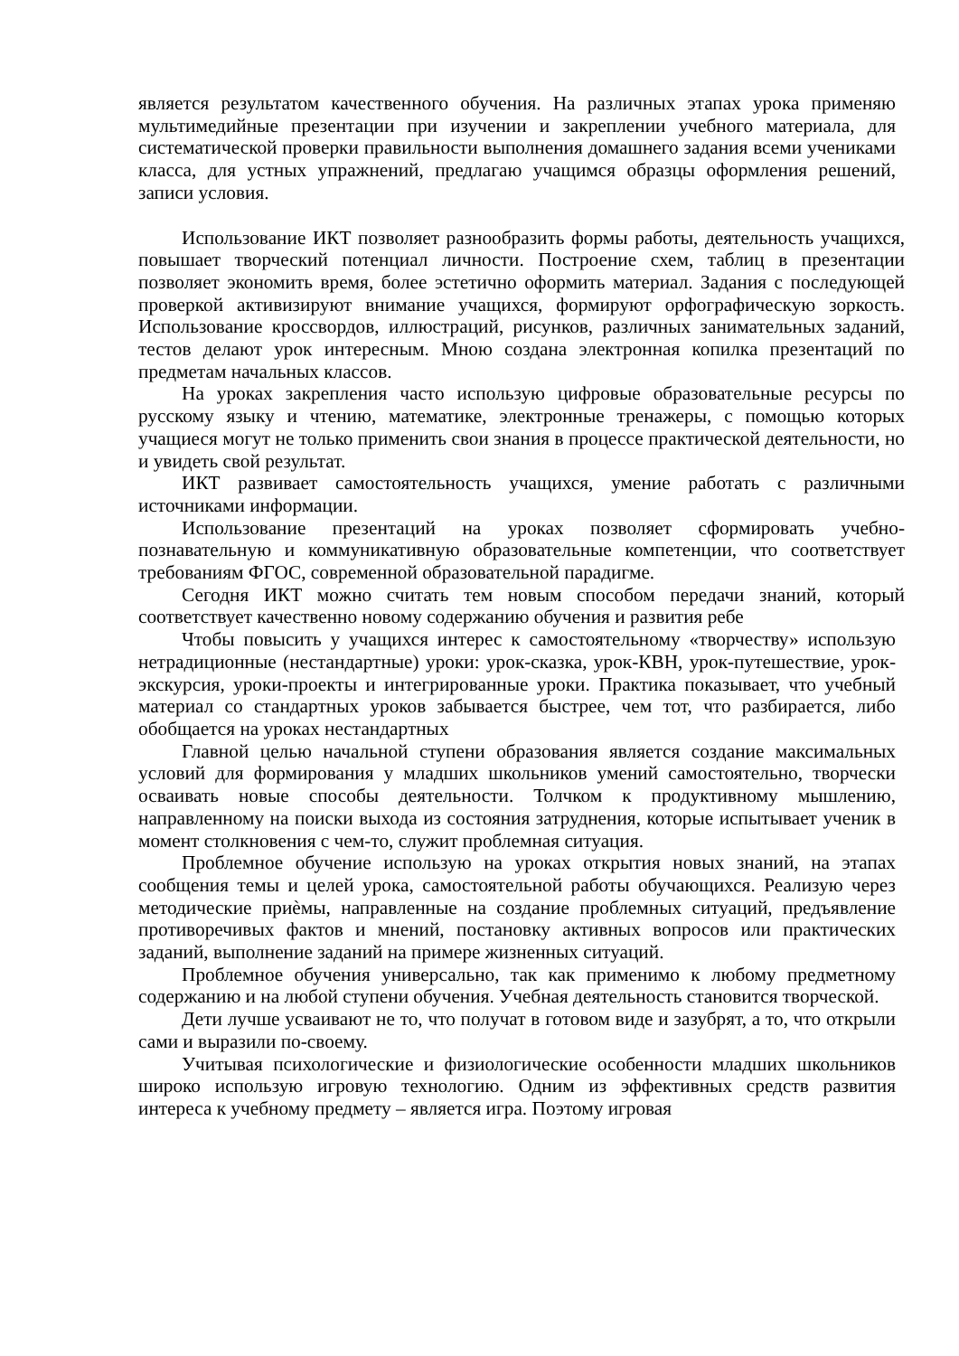является результатом качественного обучения. На различных этапах урока применяю мультимедийные презентации при изучении и закреплении учебного материала, для систематической проверки правильности выполнения домашнего задания всеми учениками класса, для устных упражнений, предлагаю учащимся образцы оформления решений, записи условия.
Использование ИКТ позволяет разнообразить формы работы, деятельность учащихся, повышает творческий потенциал личности. Построение схем, таблиц в презентации позволяет экономить время, более эстетично оформить материал. Задания с последующей проверкой активизируют внимание учащихся, формируют орфографическую зоркость. Использование кроссвордов, иллюстраций, рисунков, различных занимательных заданий, тестов делают урок интересным. Мною создана электронная копилка презентаций по предметам начальных классов.
На уроках закрепления часто использую цифровые образовательные ресурсы по русскому языку и чтению, математике, электронные тренажеры, с помощью которых учащиеся могут не только применить свои знания в процессе практической деятельности, но и увидеть свой результат.
ИКТ развивает самостоятельность учащихся, умение работать с различными источниками информации.
Использование презентаций на уроках позволяет сформировать учебно-познавательную и коммуникативную образовательные компетенции, что соответствует требованиям ФГОС, современной образовательной парадигме.
Сегодня ИКТ можно считать тем новым способом передачи знаний, который соответствует качественно новому содержанию обучения и развития ребе
Чтобы повысить у учащихся интерес к самостоятельному «творчеству» использую нетрадиционные (нестандартные) уроки: урок-сказка, урок-КВН, урок-путешествие, урок-экскурсия, уроки-проекты и интегрированные уроки. Практика показывает, что учебный материал со стандартных уроков забывается быстрее, чем тот, что разбирается, либо обобщается на уроках нестандартных
Главной целью начальной ступени образования является создание максимальных условий для формирования у младших школьников умений самостоятельно, творчески осваивать новые способы деятельности. Толчком к продуктивному мышлению, направленному на поиски выхода из состояния затруднения, которые испытывает ученик в момент столкновения с чем-то, служит проблемная ситуация.
Проблемное обучение использую на уроках открытия новых знаний, на этапах сообщения темы и целей урока, самостоятельной работы обучающихся. Реализую через методические приѐмы, направленные на создание проблемных ситуаций, предъявление противоречивых фактов и мнений, постановку активных вопросов или практических заданий, выполнение заданий на примере жизненных ситуаций.
Проблемное обучения универсально, так как применимо к любому предметному содержанию и на любой ступени обучения. Учебная деятельность становится творческой.
Дети лучше усваивают не то, что получат в готовом виде и зазубрят, а то, что открыли сами и выразили по-своему.
Учитывая психологические и физиологические особенности младших школьников широко использую игровую технологию. Одним из эффективных средств развития интереса к учебному предмету – является игра. Поэтому игровая